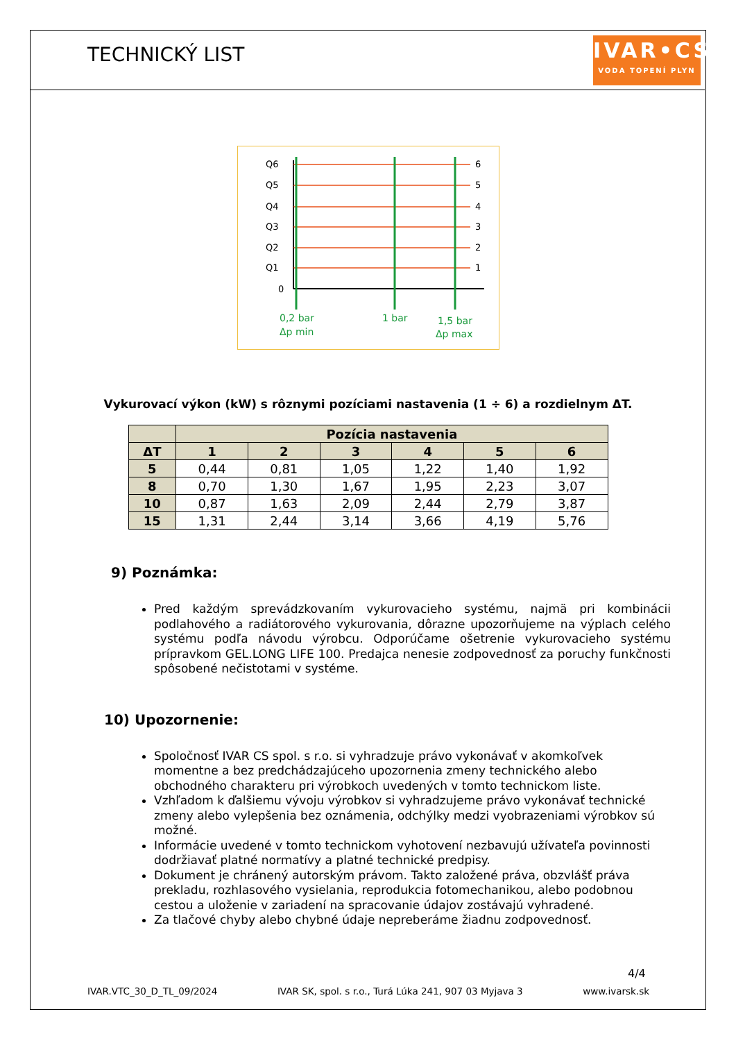TECHNICKÝ LIST
IVAR•CS
VODA TOPENÍ PLYN
Q6
Q5
Q4
Q3
Q2
Q1
0
6
5
4
3
2
1
0,2 bar
Δp min
1 bar
1,5 bar
Δp max
Vykurovací výkon (kW) s rôznymi pozíciami nastavenia (1 ÷ 6) a rozdielnym ΔT.
| | Pozícia nastavenia | | | | | |
| --- | --- | --- | --- | --- | --- | --- |
| ΔT | 1 | 2 | 3 | 4 | 5 | 6 |
| 5 | 0,44 | 0,81 | 1,05 | 1,22 | 1,40 | 1,92 |
| 8 | 0,70 | 1,30 | 1,67 | 1,95 | 2,23 | 3,07 |
| 10 | 0,87 | 1,63 | 2,09 | 2,44 | 2,79 | 3,87 |
| 15 | 1,31 | 2,44 | 3,14 | 3,66 | 4,19 | 5,76 |
9) Poznámka:
Pred každým sprevádzkovaním vykurovacieho systému, najmä pri kombinácii podlahového a radiátorového vykurovania, dôrazne upozorňujeme na výplach celého systému podľa návodu výrobcu. Odporúčame ošetrenie vykurovacieho systému prípravkom GEL.LONG LIFE 100. Predajca nenesie zodpovednosť za poruchy funkčnosti spôsobené nečistotami v systéme.
10) Upozornenie:
Spoločnosť IVAR CS spol. s r.o. si vyhradzuje právo vykonávať v akomkoľvek momentne a bez predchádzajúceho upozornenia zmeny technického alebo obchodného charakteru pri výrobkoch uvedených v tomto technickom liste.
Vzhľadom k ďalšiemu vývoju výrobkov si vyhradzujeme právo vykonávať technické zmeny alebo vylepšenia bez oznámenia, odchýlky medzi vyobrazeniami výrobkov sú možné.
Informácie uvedené v tomto technickom vyhotovení nezbavujú užívateľa povinnosti dodržiavať platné normatívy a platné technické predpisy.
Dokument je chránený autorským právom. Takto založené práva, obzvlášť práva prekladu, rozhlasového vysielania, reprodukcia fotomechanikou, alebo podobnou cestou a uloženie v zariadení na spracovanie údajov zostávajú vyhradené.
Za tlačové chyby alebo chybné údaje nepreberáme žiadnu zodpovednosť.
4/4
IVAR.VTC_30_D_TL_09/2024 IVAR SK, spol. s r.o., Turá Lúka 241, 907 03 Myjava 3 www.ivarsk.sk